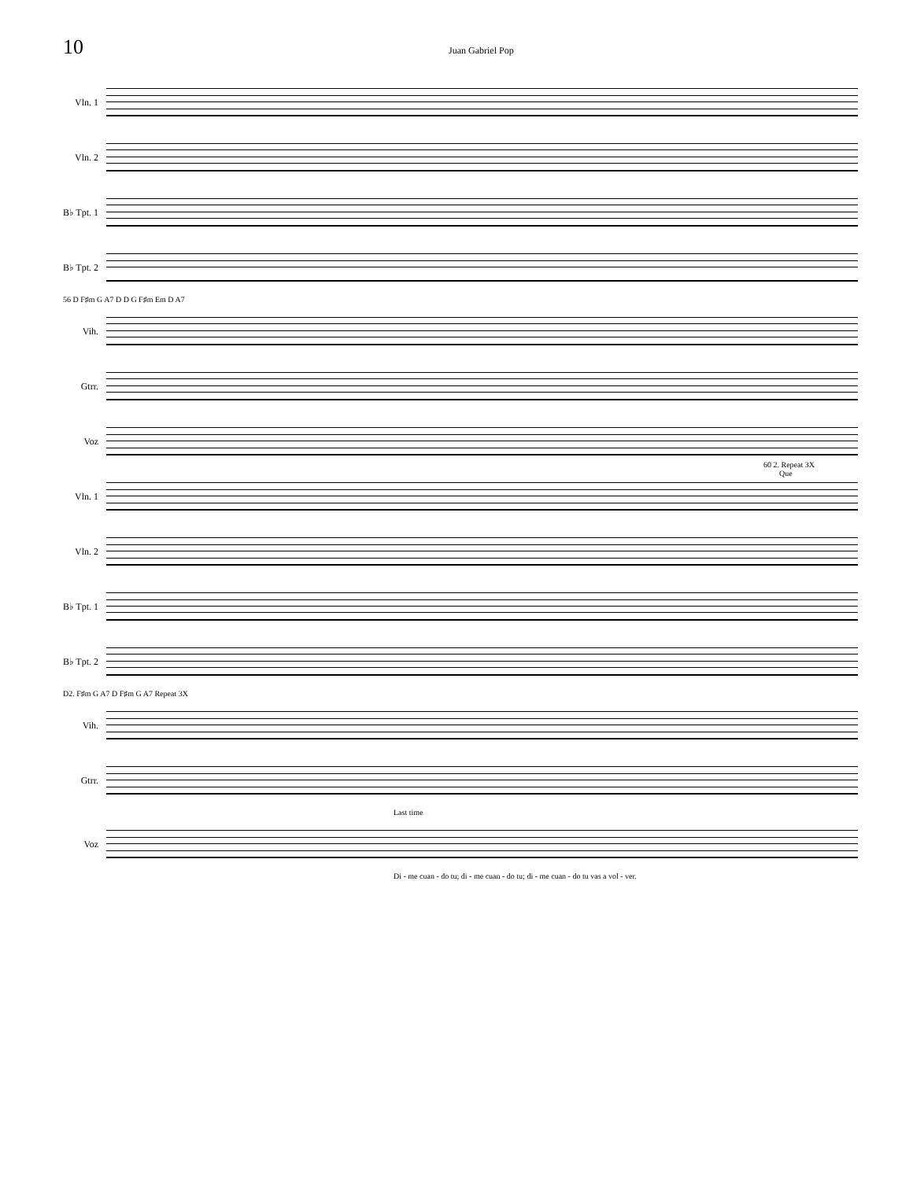10
Juan Gabriel Pop
Vln. 1
Vln. 2
B♭ Tpt. 1
B♭ Tpt. 2
56 D F♯m G A7 D D G F♯m Em D A7
Vih.
Gtrr.
Voz
Que
60 2. Repeat 3X
Vln. 1
Vln. 2
B♭ Tpt. 1
B♭ Tpt. 2
D2. F♯m G A7 D F♯m G A7 Repeat 3X
Vih.
Gtrr.
Last time
Voz
Di - me cuan - do tu; di - me cuan - do tu; di - me cuan - do tu vas a vol - ver.